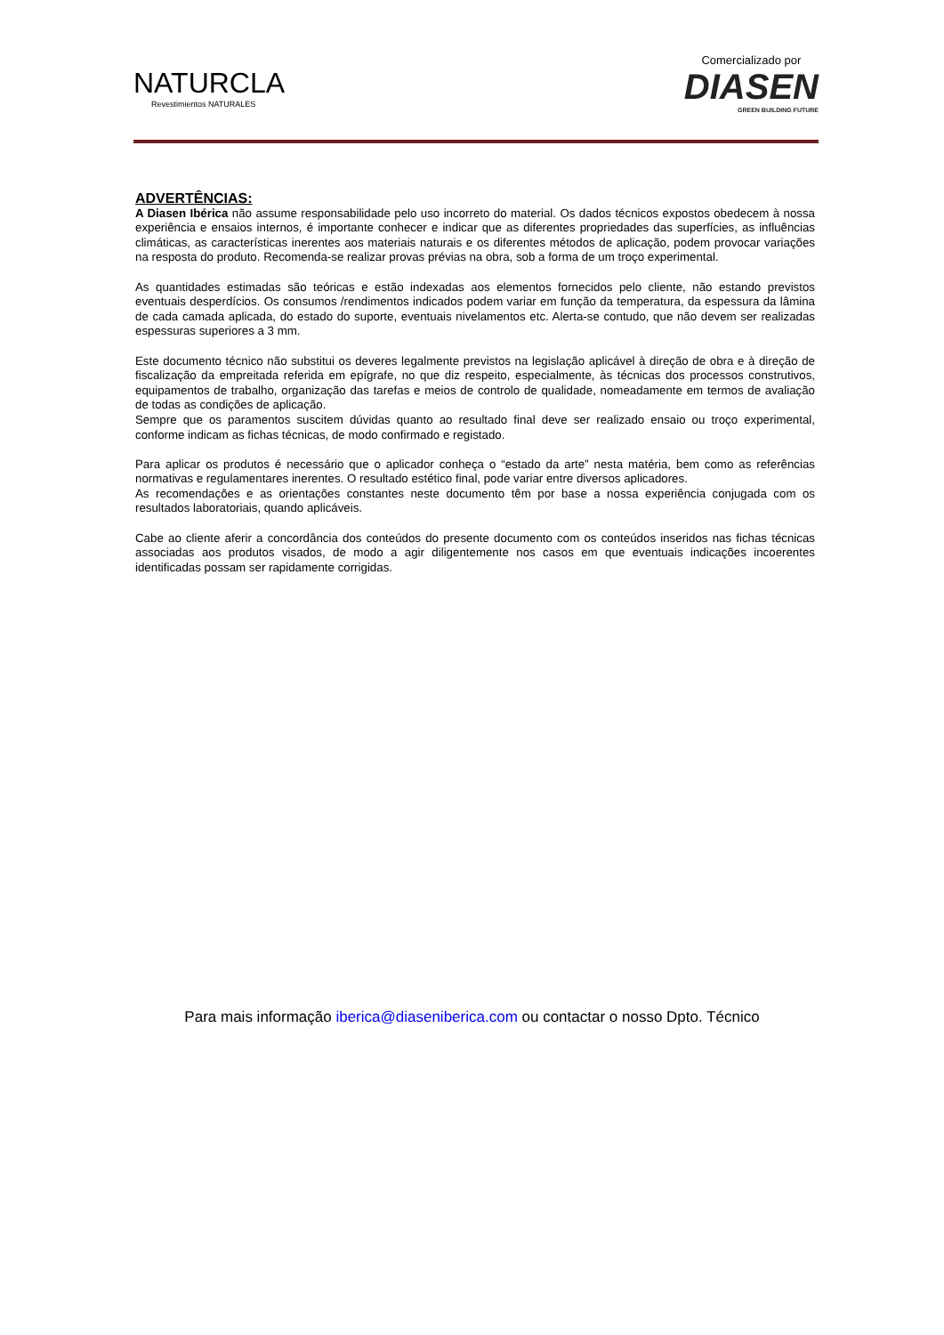NATURCLA
Revestimientos NATURALES
Comercializado por
DIASEN
GREEN BUILDING FUTURE
ADVERTÊNCIAS:
A Diasen Ibérica não assume responsabilidade pelo uso incorreto do material. Os dados técnicos expostos obedecem à nossa experiência e ensaios internos, é importante conhecer e indicar que as diferentes propriedades das superfícies, as influências climáticas, as características inerentes aos materiais naturais e os diferentes métodos de aplicação, podem provocar variações na resposta do produto. Recomenda-se realizar provas prévias na obra, sob a forma de um troço experimental.
As quantidades estimadas são teóricas e estão indexadas aos elementos fornecidos pelo cliente, não estando previstos eventuais desperdícios. Os consumos /rendimentos indicados podem variar em função da temperatura, da espessura da lâmina de cada camada aplicada, do estado do suporte, eventuais nivelamentos etc. Alerta-se contudo, que não devem ser realizadas espessuras superiores a 3 mm.
Este documento técnico não substitui os deveres legalmente previstos na legislação aplicável à direção de obra e à direção de fiscalização da empreitada referida em epígrafe, no que diz respeito, especialmente, às técnicas dos processos construtivos, equipamentos de trabalho, organização das tarefas e meios de controlo de qualidade, nomeadamente em termos de avaliação de todas as condições de aplicação.
Sempre que os paramentos suscitem dúvidas quanto ao resultado final deve ser realizado ensaio ou troço experimental, conforme indicam as fichas técnicas, de modo confirmado e registado.
Para aplicar os produtos é necessário que o aplicador conheça o “estado da arte” nesta matéria, bem como as referências normativas e regulamentares inerentes. O resultado estético final, pode variar entre diversos aplicadores.
As recomendações e as orientações constantes neste documento têm por base a nossa experiência conjugada com os resultados laboratoriais, quando aplicáveis.
Cabe ao cliente aferir a concordância dos conteúdos do presente documento com os conteúdos inseridos nas fichas técnicas associadas aos produtos visados, de modo a agir diligentemente nos casos em que eventuais indicações incoerentes identificadas possam ser rapidamente corrigidas.
Para mais informação iberica@diaseniberica.com ou contactar o nosso Dpto. Técnico